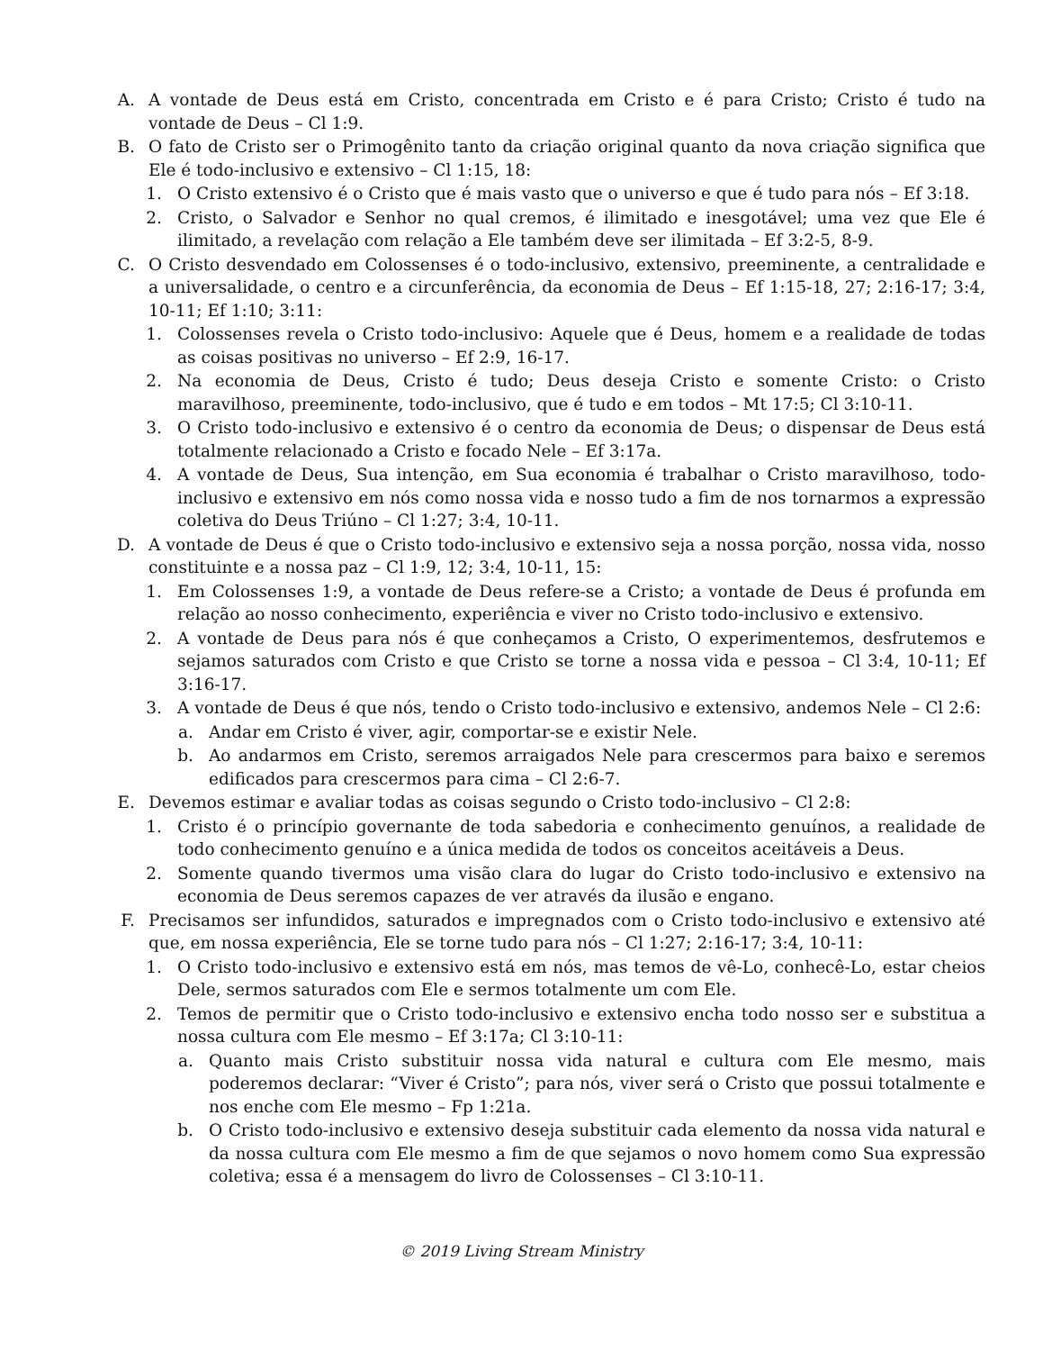A. A vontade de Deus está em Cristo, concentrada em Cristo e é para Cristo; Cristo é tudo na vontade de Deus – Cl 1:9.
B. O fato de Cristo ser o Primogênito tanto da criação original quanto da nova criação significa que Ele é todo-inclusivo e extensivo – Cl 1:15, 18:
1. O Cristo extensivo é o Cristo que é mais vasto que o universo e que é tudo para nós – Ef 3:18.
2. Cristo, o Salvador e Senhor no qual cremos, é ilimitado e inesgotável; uma vez que Ele é ilimitado, a revelação com relação a Ele também deve ser ilimitada – Ef 3:2-5, 8-9.
C. O Cristo desvendado em Colossenses é o todo-inclusivo, extensivo, preeminente, a centralidade e a universalidade, o centro e a circunferência, da economia de Deus – Ef 1:15-18, 27; 2:16-17; 3:4, 10-11; Ef 1:10; 3:11:
1. Colossenses revela o Cristo todo-inclusivo: Aquele que é Deus, homem e a realidade de todas as coisas positivas no universo – Ef 2:9, 16-17.
2. Na economia de Deus, Cristo é tudo; Deus deseja Cristo e somente Cristo: o Cristo maravilhoso, preeminente, todo-inclusivo, que é tudo e em todos – Mt 17:5; Cl 3:10-11.
3. O Cristo todo-inclusivo e extensivo é o centro da economia de Deus; o dispensar de Deus está totalmente relacionado a Cristo e focado Nele – Ef 3:17a.
4. A vontade de Deus, Sua intenção, em Sua economia é trabalhar o Cristo maravilhoso, todo-inclusivo e extensivo em nós como nossa vida e nosso tudo a fim de nos tornarmos a expressão coletiva do Deus Triúno – Cl 1:27; 3:4, 10-11.
D. A vontade de Deus é que o Cristo todo-inclusivo e extensivo seja a nossa porção, nossa vida, nosso constituinte e a nossa paz – Cl 1:9, 12; 3:4, 10-11, 15:
1. Em Colossenses 1:9, a vontade de Deus refere-se a Cristo; a vontade de Deus é profunda em relação ao nosso conhecimento, experiência e viver no Cristo todo-inclusivo e extensivo.
2. A vontade de Deus para nós é que conheçamos a Cristo, O experimentemos, desfrutemos e sejamos saturados com Cristo e que Cristo se torne a nossa vida e pessoa – Cl 3:4, 10-11; Ef 3:16-17.
3. A vontade de Deus é que nós, tendo o Cristo todo-inclusivo e extensivo, andemos Nele – Cl 2:6:
a. Andar em Cristo é viver, agir, comportar-se e existir Nele.
b. Ao andarmos em Cristo, seremos arraigados Nele para crescermos para baixo e seremos edificados para crescermos para cima – Cl 2:6-7.
E. Devemos estimar e avaliar todas as coisas segundo o Cristo todo-inclusivo – Cl 2:8:
1. Cristo é o princípio governante de toda sabedoria e conhecimento genuínos, a realidade de todo conhecimento genuíno e a única medida de todos os conceitos aceitáveis a Deus.
2. Somente quando tivermos uma visão clara do lugar do Cristo todo-inclusivo e extensivo na economia de Deus seremos capazes de ver através da ilusão e engano.
F. Precisamos ser infundidos, saturados e impregnados com o Cristo todo-inclusivo e extensivo até que, em nossa experiência, Ele se torne tudo para nós – Cl 1:27; 2:16-17; 3:4, 10-11:
1. O Cristo todo-inclusivo e extensivo está em nós, mas temos de vê-Lo, conhecê-Lo, estar cheios Dele, sermos saturados com Ele e sermos totalmente um com Ele.
2. Temos de permitir que o Cristo todo-inclusivo e extensivo encha todo nosso ser e substitua a nossa cultura com Ele mesmo – Ef 3:17a; Cl 3:10-11:
a. Quanto mais Cristo substituir nossa vida natural e cultura com Ele mesmo, mais poderemos declarar: “Viver é Cristo”; para nós, viver será o Cristo que possui totalmente e nos enche com Ele mesmo – Fp 1:21a.
b. O Cristo todo-inclusivo e extensivo deseja substituir cada elemento da nossa vida natural e da nossa cultura com Ele mesmo a fim de que sejamos o novo homem como Sua expressão coletiva; essa é a mensagem do livro de Colossenses – Cl 3:10-11.
© 2019 Living Stream Ministry